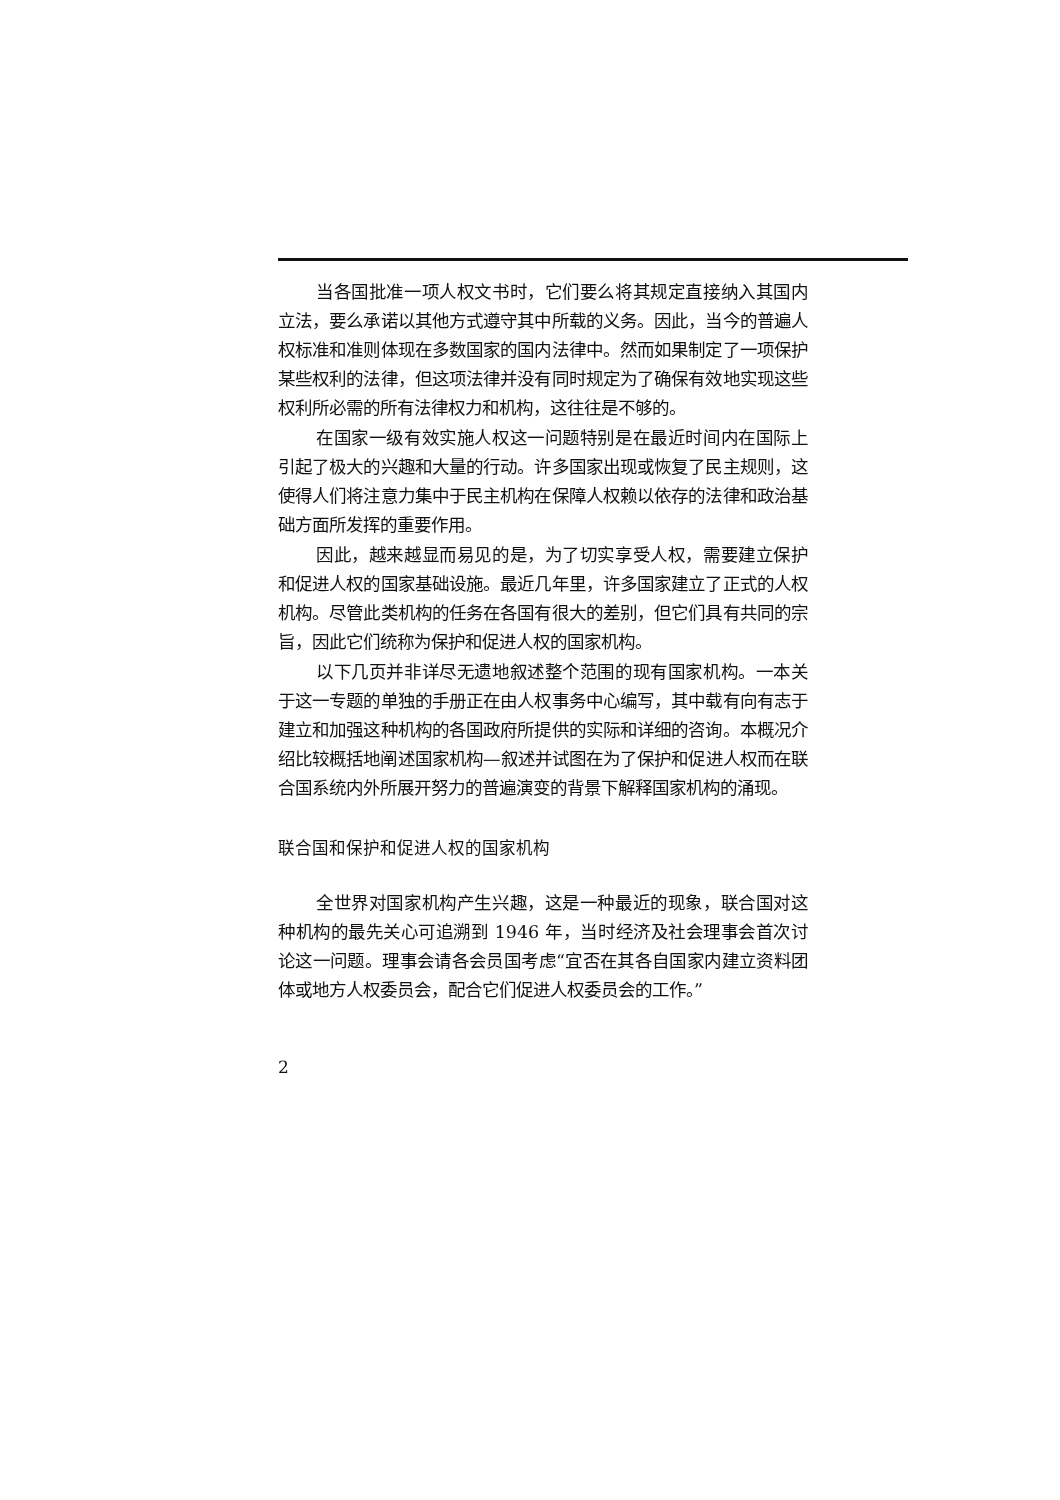当各国批准一项人权文书时，它们要么将其规定直接纳入其国内立法，要么承诺以其他方式遵守其中所载的义务。因此，当今的普遍人权标准和准则体现在多数国家的国内法律中。然而如果制定了一项保护某些权利的法律，但这项法律并没有同时规定为了确保有效地实现这些权利所必需的所有法律权力和机构，这往往是不够的。
在国家一级有效实施人权这一问题特别是在最近时间内在国际上引起了极大的兴趣和大量的行动。许多国家出现或恢复了民主规则，这使得人们将注意力集中于民主机构在保障人权赖以依存的法律和政治基础方面所发挥的重要作用。
因此，越来越显而易见的是，为了切实享受人权，需要建立保护和促进人权的国家基础设施。最近几年里，许多国家建立了正式的人权机构。尽管此类机构的任务在各国有很大的差别，但它们具有共同的宗旨，因此它们统称为保护和促进人权的国家机构。
以下几页并非详尽无遗地叙述整个范围的现有国家机构。一本关于这一专题的单独的手册正在由人权事务中心编写，其中载有向有志于建立和加强这种机构的各国政府所提供的实际和详细的咨询。本概况介绍比较概括地阐述国家机构—叙述并试图在为了保护和促进人权而在联合国系统内外所展开努力的普遍演变的背景下解释国家机构的涌现。
联合国和保护和促进人权的国家机构
全世界对国家机构产生兴趣，这是一种最近的现象，联合国对这种机构的最先关心可追溯到 1946 年，当时经济及社会理事会首次讨论这一问题。理事会请各会员国考虑“宜否在其各自国家内建立资料团体或地方人权委员会，配合它们促进人权委员会的工作。”
2